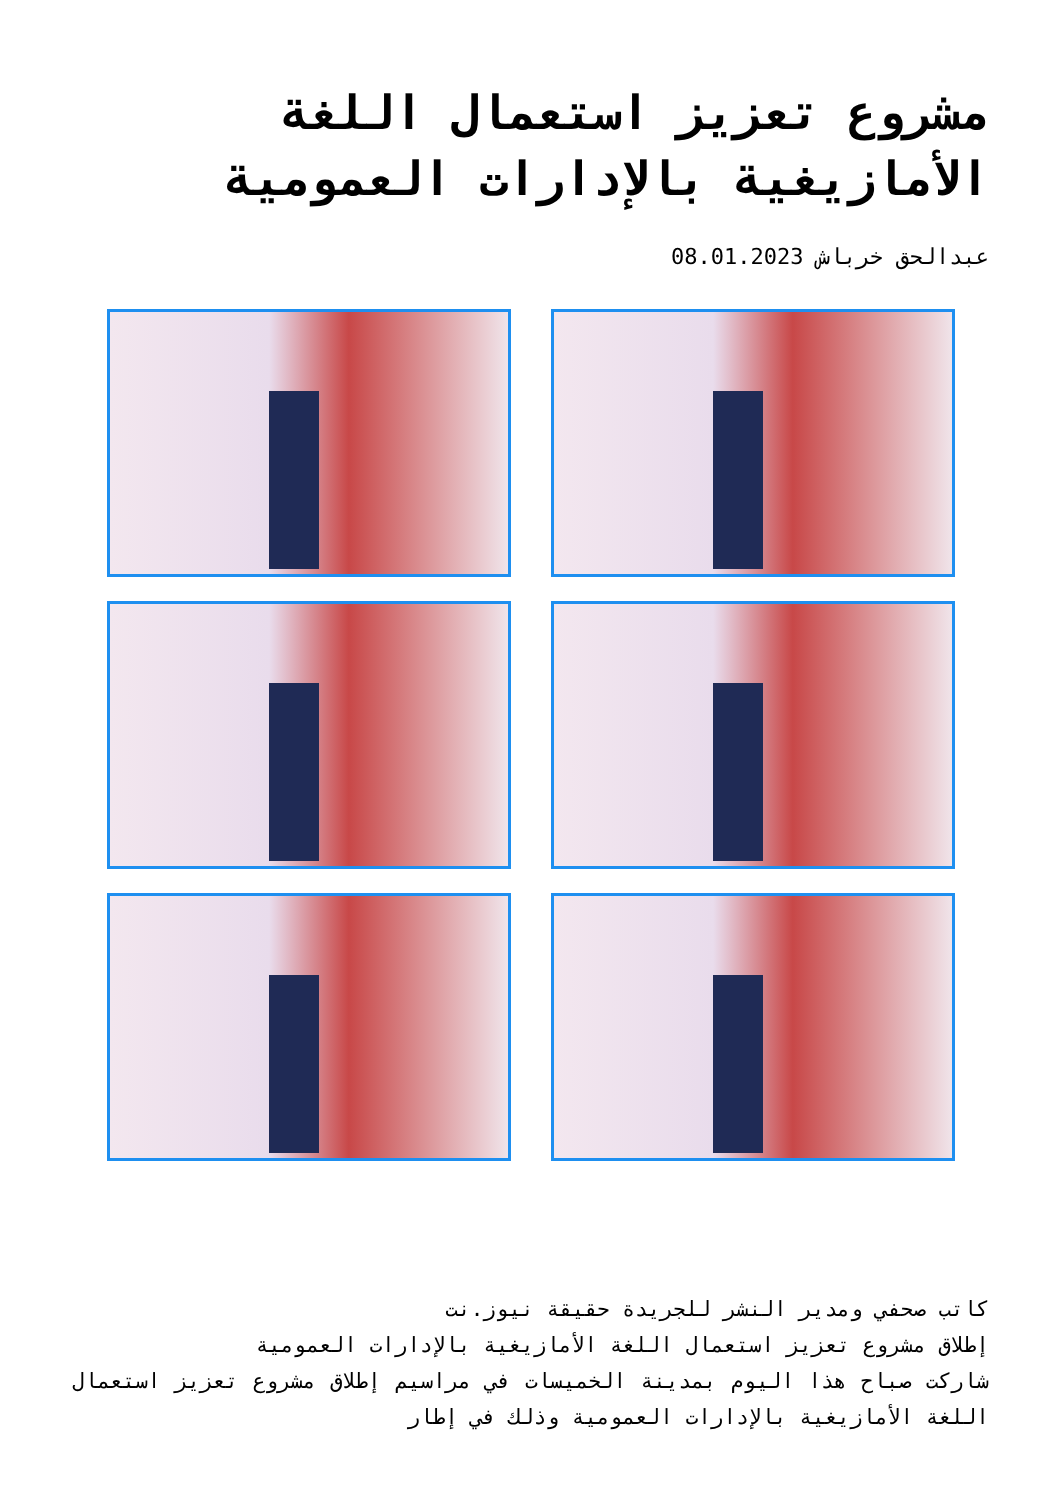مشروع تعزيز استعمال اللغة الأمازيغية بالإدارات العمومية
عبدالحق خرباش 08.01.2023
كاتب صحفي ومدير النشر للجريدة حقيقة نيوز.نت
إطلاق مشروع تعزيز استعمال اللغة الأمازيغية بالإدارات العمومية
شاركت صباح هذا اليوم بمدينة الخميسات في مراسيم إطلاق مشروع تعزيز استعمال اللغة الأمازيغية بالإدارات العمومية وذلك في إطار